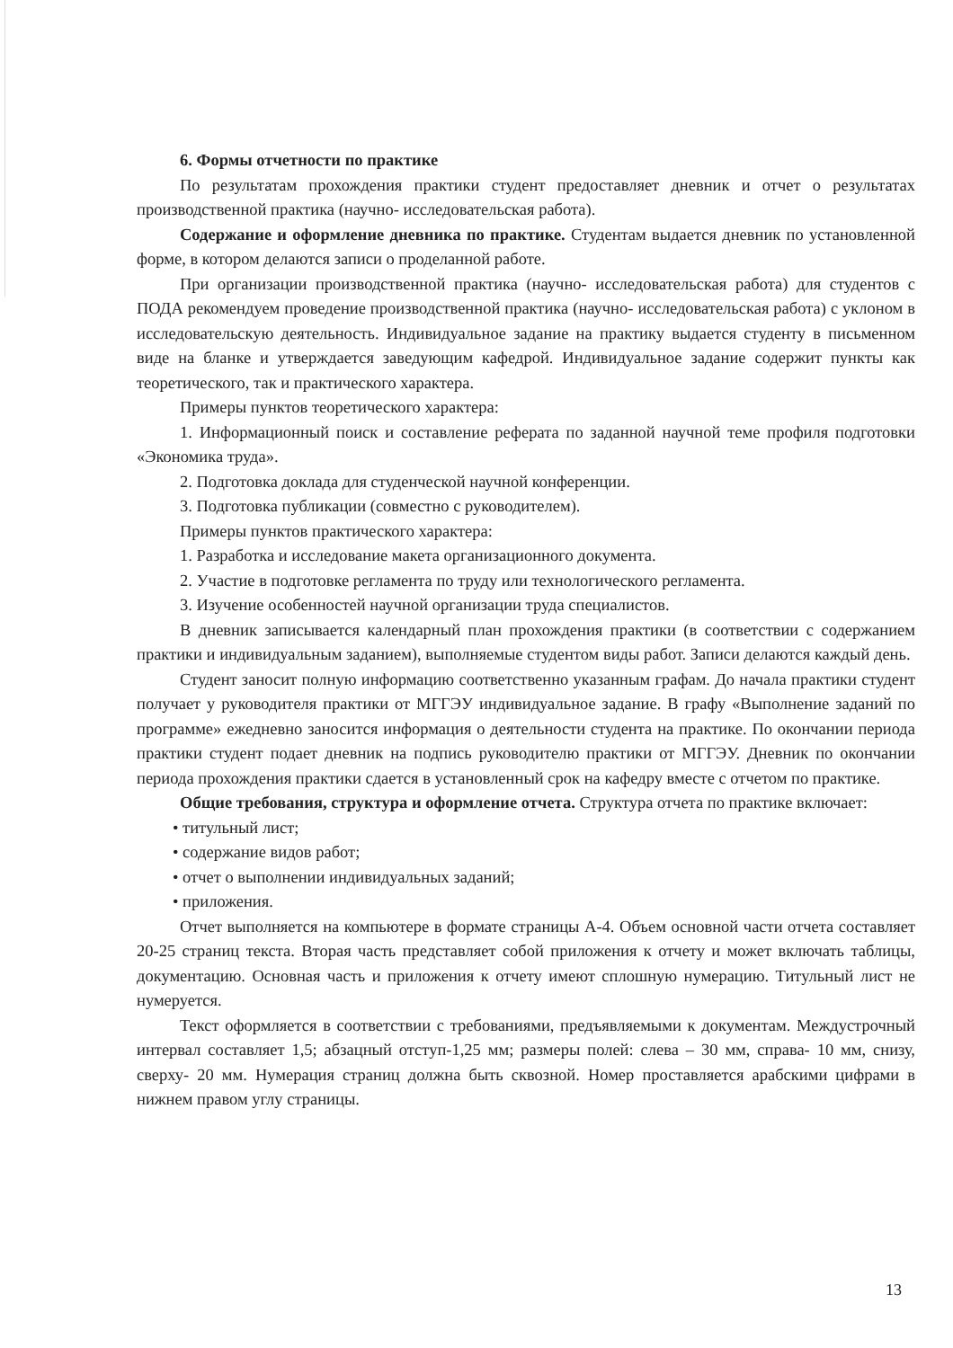6. Формы отчетности по практике
По результатам прохождения практики студент предоставляет дневник и отчет о результатах производственной практика (научно- исследовательская работа).
Содержание и оформление дневника по практике. Студентам выдается дневник по установленной форме, в котором делаются записи о проделанной работе.
При организации производственной практика (научно- исследовательская работа) для студентов с ПОДА рекомендуем проведение производственной практика (научно- исследовательская работа) с уклоном в исследовательскую деятельность. Индивидуальное задание на практику выдается студенту в письменном виде на бланке и утверждается заведующим кафедрой. Индивидуальное задание содержит пункты как теоретического, так и практического характера.
Примеры пунктов теоретического характера:
1. Информационный поиск и составление реферата по заданной научной теме профиля подготовки «Экономика труда».
2. Подготовка доклада для студенческой научной конференции.
3. Подготовка публикации (совместно с руководителем).
Примеры пунктов практического характера:
1. Разработка и исследование макета организационного документа.
2. Участие в подготовке регламента по труду или технологического регламента.
3. Изучение особенностей научной организации труда специалистов.
В дневник записывается календарный план прохождения практики (в соответствии с содержанием практики и индивидуальным заданием), выполняемые студентом виды работ. Записи делаются каждый день.
Студент заносит полную информацию соответственно указанным графам. До начала практики студент получает у руководителя практики от МГГЭУ индивидуальное задание. В графу «Выполнение заданий по программе» ежедневно заносится информация о деятельности студента на практике. По окончании периода практики студент подает дневник на подпись руководителю практики от МГГЭУ. Дневник по окончании периода прохождения практики сдается в установленный срок на кафедру вместе с отчетом по практике.
Общие требования, структура и оформление отчета. Структура отчета по практике включает:
• титульный лист;
• содержание видов работ;
• отчет о выполнении индивидуальных заданий;
• приложения.
Отчет выполняется на компьютере в формате страницы А-4. Объем основной части отчета составляет 20-25 страниц текста. Вторая часть представляет собой приложения к отчету и может включать таблицы, документацию. Основная часть и приложения к отчету имеют сплошную нумерацию. Титульный лист не нумеруется.
Текст оформляется в соответствии с требованиями, предъявляемыми к документам. Междустрочный интервал составляет 1,5; абзацный отступ-1,25 мм; размеры полей: слева – 30 мм, справа- 10 мм, снизу, сверху- 20 мм. Нумерация страниц должна быть сквозной. Номер проставляется арабскими цифрами в нижнем правом углу страницы.
13